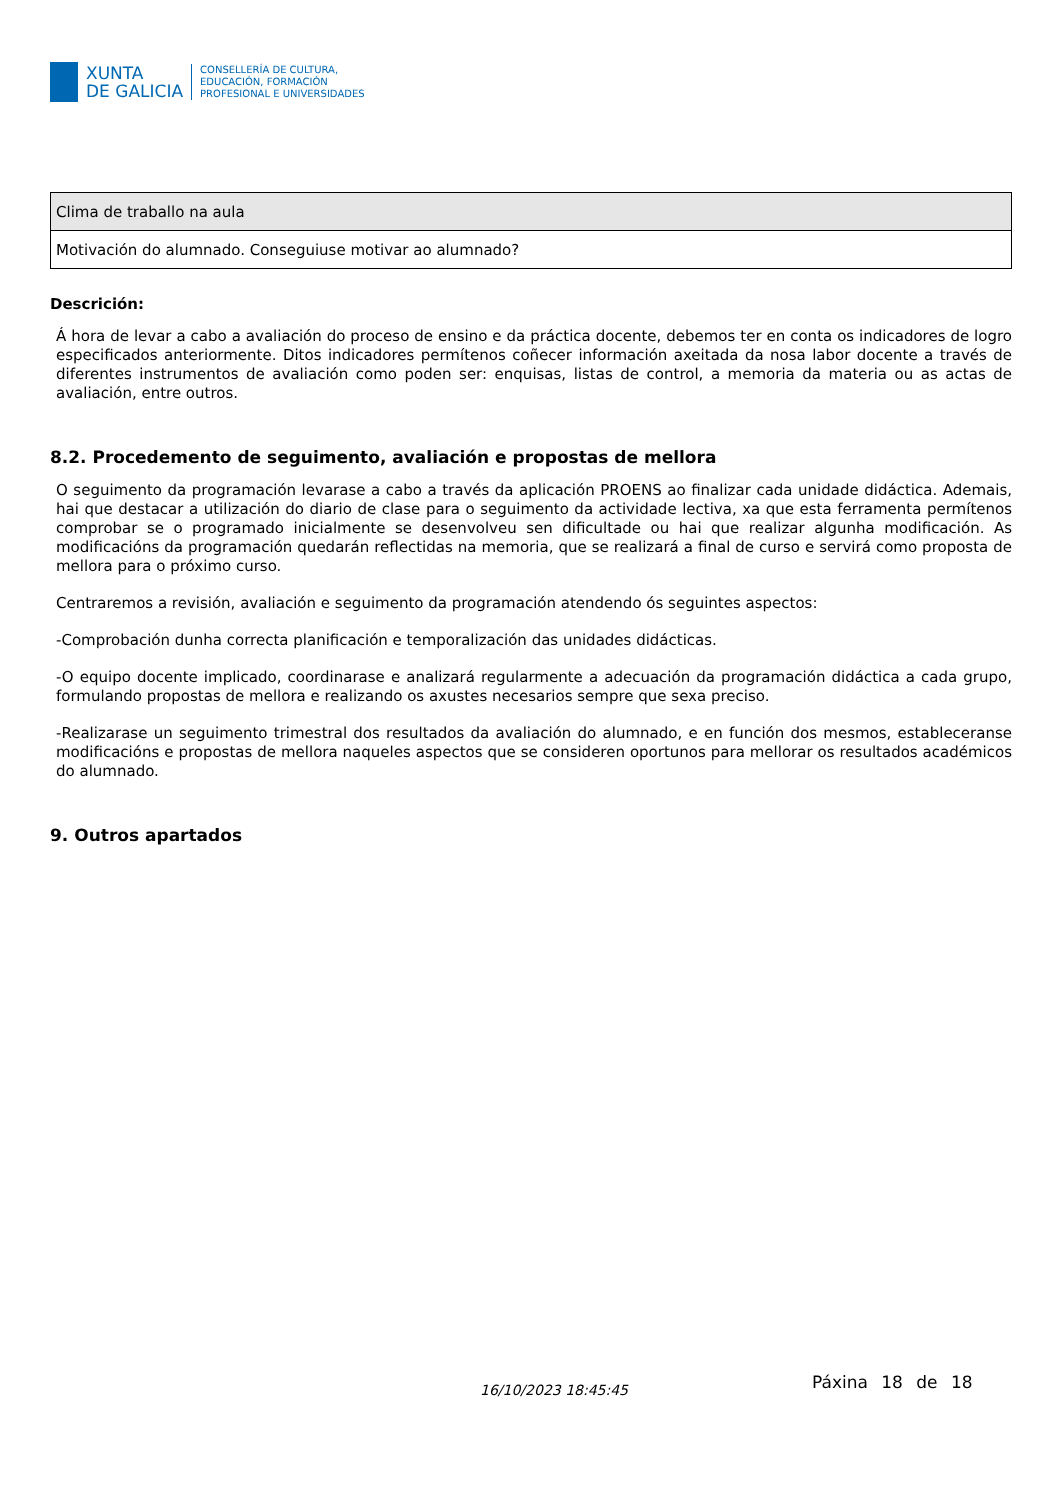XUNTA
DE GALICIA
CONSELLERÍA DE CULTURA,
EDUCACIÓN, FORMACIÓN
PROFESIONAL E UNIVERSIDADES
| Clima de traballo na aula |
| Motivación do alumnado. Conseguiuse motivar ao alumnado? |
Descrición:
Á hora de levar a cabo a avaliación do proceso de ensino e da práctica docente, debemos ter en conta os indicadores de logro especificados anteriormente. Ditos indicadores permítenos coñecer información axeitada da nosa labor docente a través de diferentes instrumentos de avaliación como poden ser: enquisas, listas de control, a memoria da materia ou as actas de avaliación, entre outros.
8.2. Procedemento de seguimento, avaliación e propostas de mellora
O seguimento da programación levarase a cabo a través da aplicación PROENS ao finalizar cada unidade didáctica. Ademais, hai que destacar a utilización do diario de clase para o seguimento da actividade lectiva, xa que esta ferramenta permítenos comprobar se o programado inicialmente se desenvolveu sen dificultade ou hai que realizar algunha modificación. As modificacións da programación quedarán reflectidas na memoria, que se realizará a final de curso e servirá como proposta de mellora para o próximo curso.
Centraremos a revisión, avaliación e seguimento da programación atendendo ós seguintes aspectos:
-Comprobación dunha correcta planificación e temporalización das unidades didácticas.
-O equipo docente implicado, coordinarase e analizará regularmente a adecuación da programación didáctica a cada grupo, formulando propostas de mellora e realizando os axustes necesarios sempre que sexa preciso.
-Realizarase un seguimento trimestral dos resultados da avaliación do alumnado, e en función dos mesmos, estableceranse modificacións e propostas de mellora naqueles aspectos que se consideren oportunos para mellorar os resultados académicos do alumnado.
9. Outros apartados
16/10/2023 18:45:45 Páxina 18 de 18